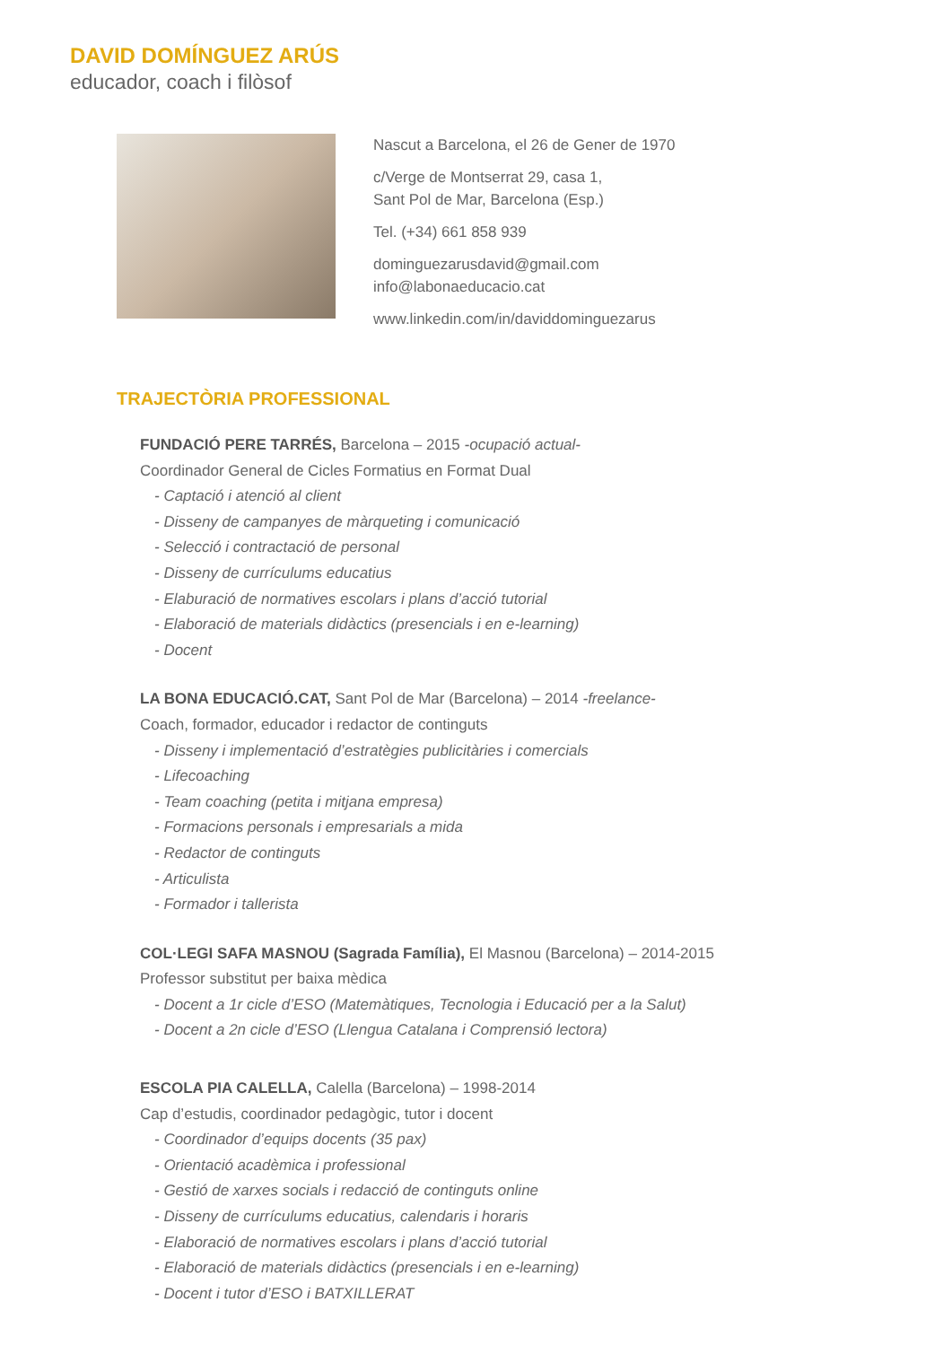DAVID DOMÍNGUEZ ARÚS
educador, coach i filòsof
Nascut a Barcelona, el 26 de Gener de 1970
c/Verge de Montserrat 29, casa 1,
Sant Pol de Mar, Barcelona (Esp.)
Tel. (+34) 661 858 939
dominguezarusdavid@gmail.com
info@labonaeducacio.cat
www.linkedin.com/in/daviddominguezarus
TRAJECTÒRIA PROFESSIONAL
FUNDACIÓ PERE TARRÉS, Barcelona – 2015 -ocupació actual-
Coordinador General de Cicles Formatius en Format Dual
- Captació i atenció al client
- Disseny de campanyes de màrqueting i comunicació
- Selecció i contractació de personal
- Disseny de currículums educatius
- Elaburació de normatives escolars i plans d’acció tutorial
- Elaboració de materials didàctics (presencials i en e-learning)
- Docent
LA BONA EDUCACIÓ.CAT, Sant Pol de Mar (Barcelona) – 2014 -freelance-
Coach, formador, educador i redactor de continguts
- Disseny i implementació d’estratègies publicitàries i comercials
- Lifecoaching
- Team coaching (petita i mitjana empresa)
- Formacions personals i empresarials a mida
- Redactor de continguts
- Articulista
- Formador i tallerista
COL·LEGI SAFA MASNOU (Sagrada Família), El Masnou (Barcelona) – 2014-2015
Professor substitut per baixa mèdica
- Docent a 1r cicle d’ESO (Matemàtiques, Tecnologia i Educació per a la Salut)
- Docent a 2n cicle d’ESO (Llengua Catalana i Comprensió lectora)
ESCOLA PIA CALELLA, Calella (Barcelona) – 1998-2014
Cap d’estudis, coordinador pedagògic, tutor i docent
- Coordinador d’equips docents (35 pax)
- Orientació acadèmica i professional
- Gestió de xarxes socials i redacció de continguts online
- Disseny de currículums educatius, calendaris i horaris
- Elaboració de normatives escolars i plans d’acció tutorial
- Elaboració de materials didàctics (presencials i en e-learning)
- Docent i tutor d’ESO i BATXILLERAT